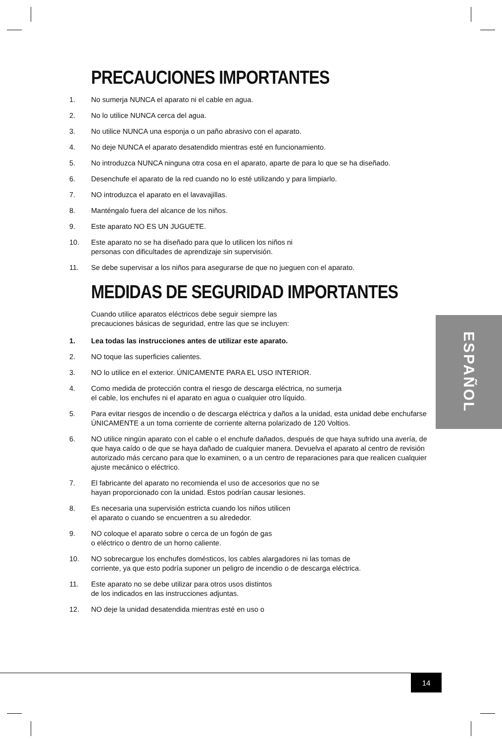PRECAUCIONES IMPORTANTES
1. No sumerja NUNCA el aparato ni el cable en agua.
2. No lo utilice NUNCA cerca del agua.
3. No utilice NUNCA una esponja o un paño abrasivo con el aparato.
4. No deje NUNCA el aparato desatendido mientras esté en funcionamiento.
5. No introduzca NUNCA ninguna otra cosa en el aparato, aparte de para lo que se ha diseñado.
6. Desenchufe el aparato de la red cuando no lo esté utilizando y para limpiarlo.
7. NO introduzca el aparato en el lavavajillas.
8. Manténgalo fuera del alcance de los niños.
9. Este aparato NO ES UN JUGUETE.
10. Este aparato no se ha diseñado para que lo utilicen los niños ni
personas con dificultades de aprendizaje sin supervisión.
11. Se debe supervisar a los niños para asegurarse de que no jueguen con el aparato.
MEDIDAS DE SEGURIDAD IMPORTANTES
Cuando utilice aparatos eléctricos debe seguir siempre las
precauciones básicas de seguridad, entre las que se incluyen:
1. Lea todas las instrucciones antes de utilizar este aparato.
2. NO toque las superficies calientes.
3. NO lo utilice en el exterior. ÚNICAMENTE PARA EL USO INTERIOR.
4. Como medida de protección contra el riesgo de descarga eléctrica, no sumerja
el cable, los enchufes ni el aparato en agua o cualquier otro líquido.
5. Para evitar riesgos de incendio o de descarga eléctrica y daños a la unidad, esta unidad debe enchufarse ÚNICAMENTE a un toma corriente de corriente alterna polarizado de 120 Voltios.
6. NO utilice ningún aparato con el cable o el enchufe dañados, después de que haya sufrido una avería, de que haya caído o de que se haya dañado de cualquier manera. Devuelva el aparato al centro de revisión autorizado más cercano para que lo examinen, o a un centro de reparaciones para que realicen cualquier ajuste mecánico o eléctrico.
7. El fabricante del aparato no recomienda el uso de accesorios que no se
hayan proporcionado con la unidad. Estos podrían causar lesiones.
8. Es necesaria una supervisión estricta cuando los niños utilicen
el aparato o cuando se encuentren a su alrededor.
9. NO coloque el aparato sobre o cerca de un fogón de gas
o eléctrico o dentro de un horno caliente.
10. NO sobrecargue los enchufes domésticos, los cables alargadores ni las tomas de
corriente, ya que esto podría suponer un peligro de incendio o de descarga eléctrica.
11. Este aparato no se debe utilizar para otros usos distintos
de los indicados en las instrucciones adjuntas.
12. NO deje la unidad desatendida mientras esté en uso o
ESPAÑOL
14